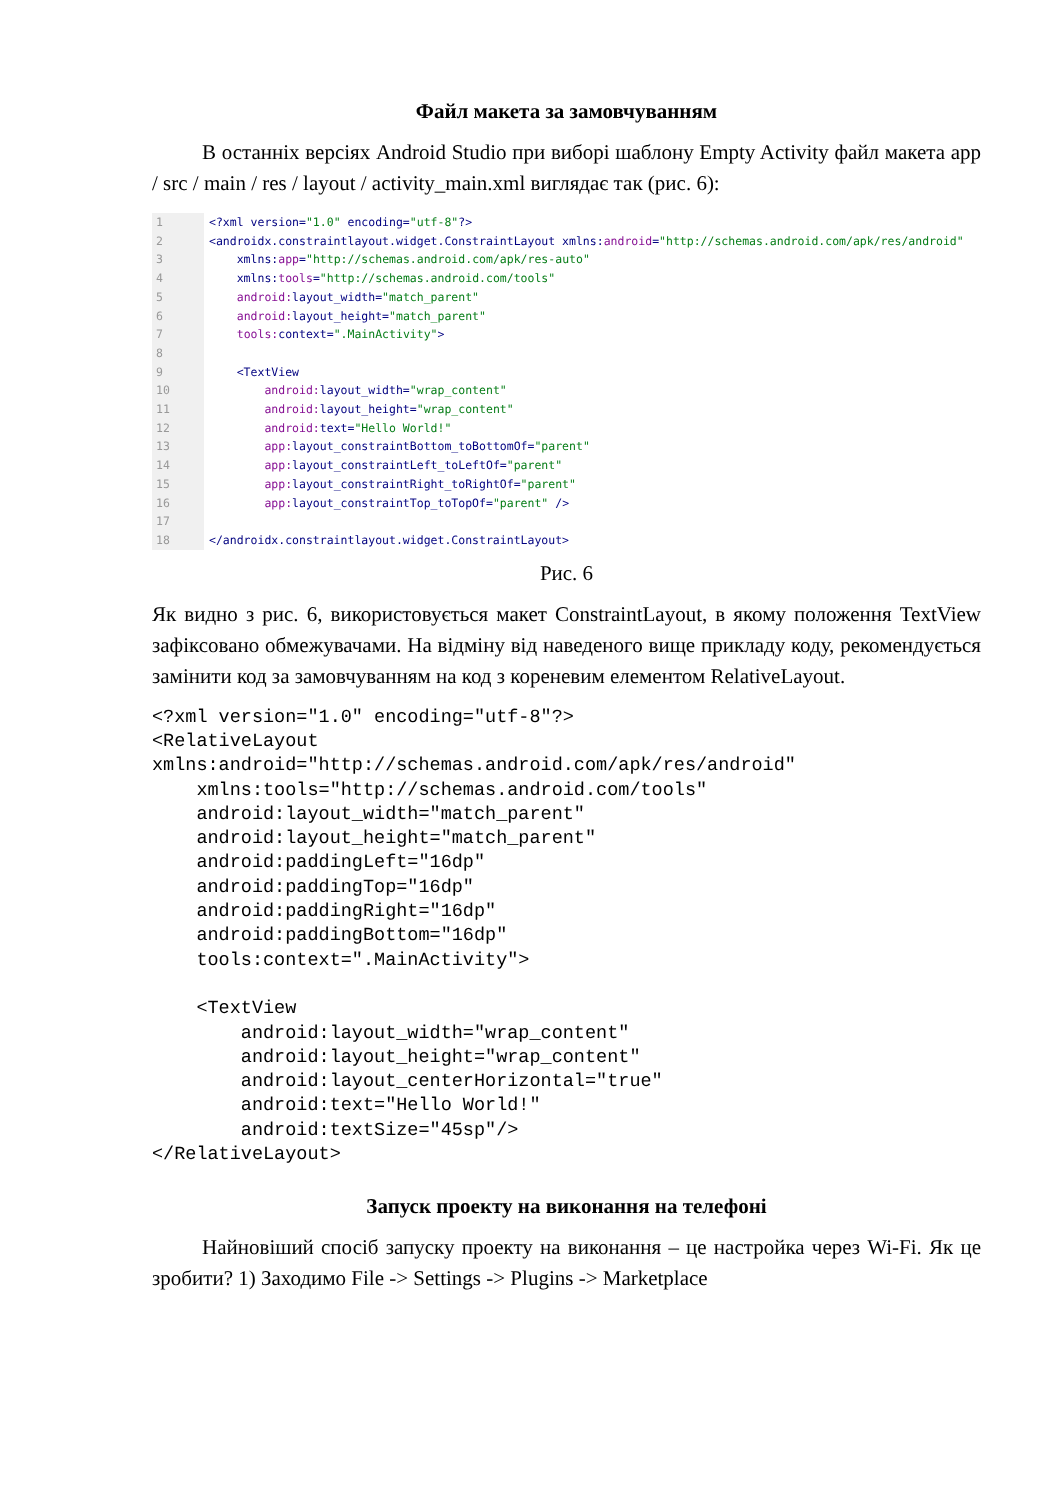Файл макета за замовчуванням
В останніх версіях Android Studio при виборі шаблону Empty Activity файл макета app / src / main / res / layout / activity_main.xml виглядає так (рис. 6):
1
2
3
4
5
6
7
8
9
10
11
12
13
14
15
16
17
18
<?xml version="1.0" encoding="utf-8"?> <androidx.constraintlayout.widget.ConstraintLayout xmlns:android="http://schemas.android.com/apk/res/android" xmlns:app="http://schemas.android.com/apk/res-auto" xmlns:tools="http://schemas.android.com/tools" android: layout_width="match_parent" android: layout_height="match_parent" tools: context=".MainActivity"> <TextView android: layout_width="wrap_content" android: layout_height="wrap_content" android: text="Hello World!" app: layout_constraintBottom_toBottomOf="parent" app: layout_constraintLeft_toLeftOf="parent" app: layout_constraintRight_toRightOf="parent" app: layout_constraintTop_toTopOf="parent" /> </androidx.constraintlayout.widget.ConstraintLayout>
Рис. 6
Як видно з рис. 6, використовується макет ConstraintLayout, в якому положення TextView зафіксовано обмежувачами. На відміну від наведеного вище прикладу коду, рекомендується замінити код за замовчуванням на код з кореневим елементом RelativeLayout.
<?xml version="1.0" encoding="utf-8"?>
<RelativeLayout
xmlns:android="http://schemas.android.com/apk/res/android"
    xmlns:tools="http://schemas.android.com/tools"
    android:layout_width="match_parent"
    android:layout_height="match_parent"
    android:paddingLeft="16dp"
    android:paddingTop="16dp"
    android:paddingRight="16dp"
    android:paddingBottom="16dp"
    tools:context=".MainActivity">

    <TextView
        android:layout_width="wrap_content"
        android:layout_height="wrap_content"
        android:layout_centerHorizontal="true"
        android:text="Hello World!"
        android:textSize="45sp"/>
</RelativeLayout>
Запуск проекту на виконання на телефоні
Найновіший спосіб запуску проекту на виконання – це настройка через Wi-Fi. Як це зробити? 1) Заходимо File -> Settings -> Plugins -> Marketplace